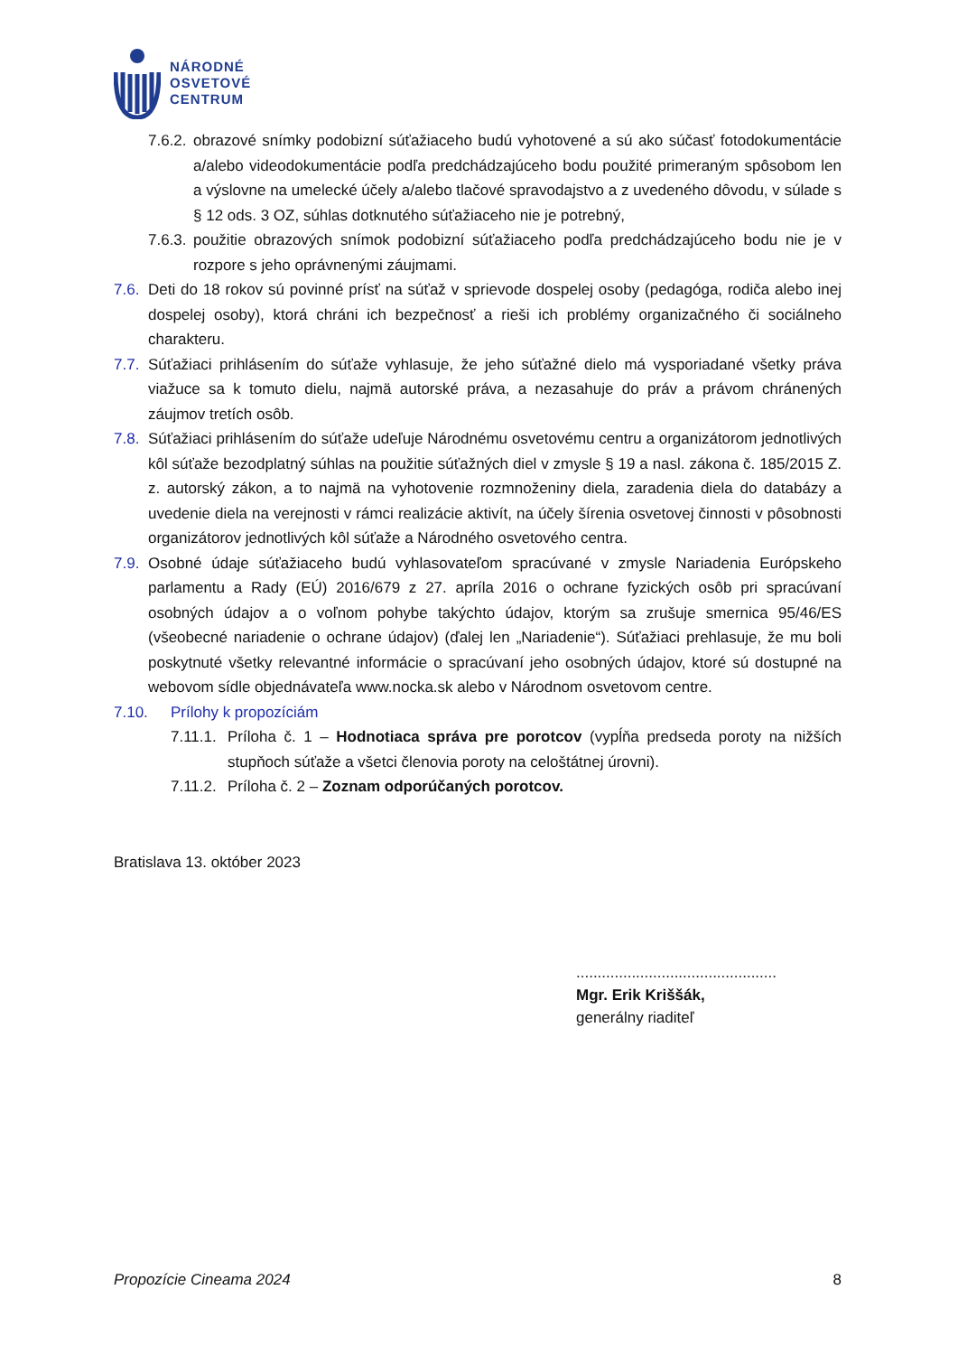NÁRODNÉ
OSVETOVÉ
CENTRUM
7.6.2. obrazové snímky podobizní súťažiaceho budú vyhotovené a sú ako súčasť fotodokumentácie a/alebo videodokumentácie podľa predchádzajúceho bodu použité primeraným spôsobom len a výslovne na umelecké účely a/alebo tlačové spravodajstvo a z uvedeného dôvodu, v súlade s § 12 ods. 3 OZ, súhlas dotknutého súťažiaceho nie je potrebný,
7.6.3. použitie obrazových snímok podobizní súťažiaceho podľa predchádzajúceho bodu nie je v rozpore s jeho oprávnenými záujmami.
7.6. Deti do 18 rokov sú povinné prísť na súťaž v sprievode dospelej osoby (pedagóga, rodiča alebo inej dospelej osoby), ktorá chráni ich bezpečnosť a rieši ich problémy organizačného či sociálneho charakteru.
7.7. Súťažiaci prihlásením do súťaže vyhlasuje, že jeho súťažné dielo má vysporiadané všetky práva viažuce sa k tomuto dielu, najmä autorské práva, a nezasahuje do práv a právom chránených záujmov tretích osôb.
7.8. Súťažiaci prihlásením do súťaže udeľuje Národnému osvetovému centru a organizátorom jednotlivých kôl súťaže bezodplatný súhlas na použitie súťažných diel v zmysle § 19 a nasl. zákona č. 185/2015 Z. z. autorský zákon, a to najmä na vyhotovenie rozmnoženiny diela, zaradenia diela do databázy a uvedenie diela na verejnosti v rámci realizácie aktivít, na účely šírenia osvetovej činnosti v pôsobnosti organizátorov jednotlivých kôl súťaže a Národného osvetového centra.
7.9. Osobné údaje súťažiaceho budú vyhlasovateľom spracúvané v zmysle Nariadenia Európskeho parlamentu a Rady (EÚ) 2016/679 z 27. apríla 2016 o ochrane fyzických osôb pri spracúvaní osobných údajov a o voľnom pohybe takýchto údajov, ktorým sa zrušuje smernica 95/46/ES (všeobecné nariadenie o ochrane údajov) (ďalej len „Nariadenie“). Súťažiaci prehlasuje, že mu boli poskytnuté všetky relevantné informácie o spracúvaní jeho osobných údajov, ktoré sú dostupné na webovom sídle objednávateľa www.nocka.sk alebo v Národnom osvetovom centre.
7.10. Prílohy k propozíciám
7.11.1. Príloha č. 1 – Hodnotiaca správa pre porotcov (vypĺňa predseda poroty na nižších stupňoch súťaže a všetci členovia poroty na celoštátnej úrovni).
7.11.2. Príloha č. 2 – Zoznam odporúčaných porotcov.
Bratislava 13. október 2023
...............................................
Mgr. Erik Kriššák,
generálny riaditeľ
Propozície Cineama 2024 8